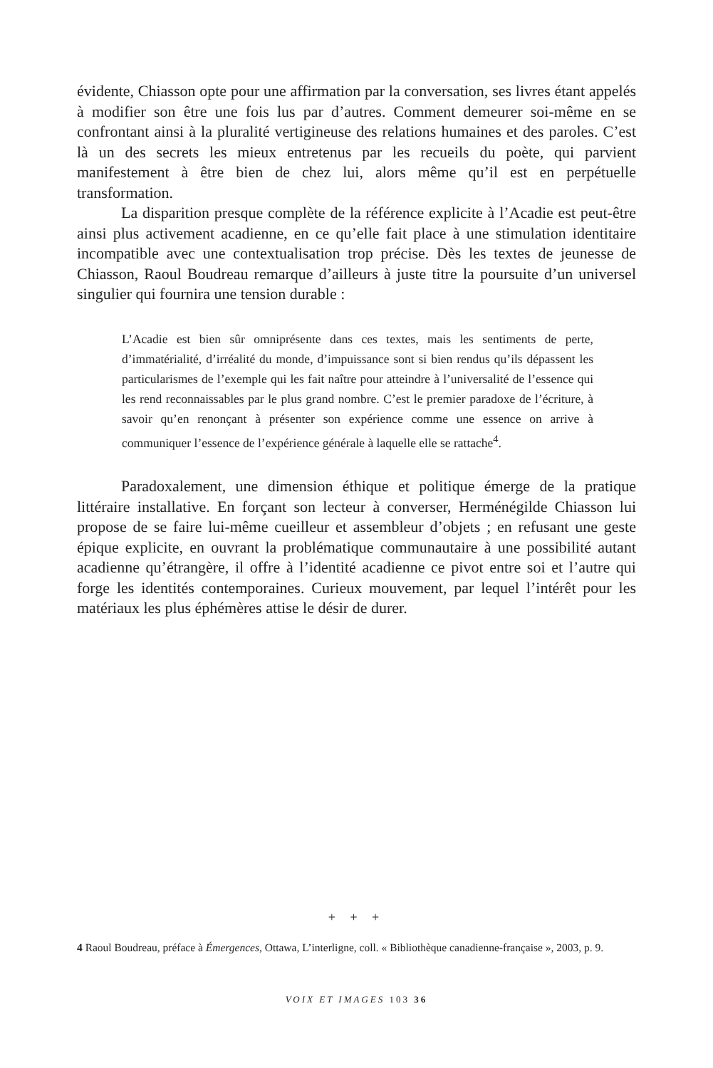évidente, Chiasson opte pour une affirmation par la conversation, ses livres étant appelés à modifier son être une fois lus par d’autres. Comment demeurer soi-même en se confrontant ainsi à la pluralité vertigineuse des relations humaines et des paroles. C’est là un des secrets les mieux entretenus par les recueils du poète, qui parvient manifestement à être bien de chez lui, alors même qu’il est en perpétuelle transformation.
La disparition presque complète de la référence explicite à l’Acadie est peut-être ainsi plus activement acadienne, en ce qu’elle fait place à une stimulation identitaire incompatible avec une contextualisation trop précise. Dès les textes de jeunesse de Chiasson, Raoul Boudreau remarque d’ailleurs à juste titre la poursuite d’un universel singulier qui fournira une tension durable :
L’Acadie est bien sûr omniprésente dans ces textes, mais les sentiments de perte, d’immatérialité, d’irréalité du monde, d’impuissance sont si bien rendus qu’ils dépassent les particularismes de l’exemple qui les fait naître pour atteindre à l’universalité de l’essence qui les rend reconnaissables par le plus grand nombre. C’est le premier paradoxe de l’écriture, à savoir qu’en renonçant à présenter son expérience comme une essence on arrive à communiquer l’essence de l’expérience générale à laquelle elle se rattache<sup>4</sup>.
Paradoxalement, une dimension éthique et politique émerge de la pratique littéraire installative. En forçant son lecteur à converser, Herménégilde Chiasson lui propose de se faire lui-même cueilleur et assembleur d’objets ; en refusant une geste épique explicite, en ouvrant la problématique communautaire à une possibilité autant acadienne qu’étrangère, il offre à l’identité acadienne ce pivot entre soi et l’autre qui forge les identités contemporaines. Curieux mouvement, par lequel l’intérêt pour les matériaux les plus éphémères attise le désir de durer.
+ + +
4 Raoul Boudreau, préface à Émergences, Ottawa, L’interligne, coll. « Bibliothèque canadienne-française », 2003, p. 9.
VOIX ET IMAGES 103 36